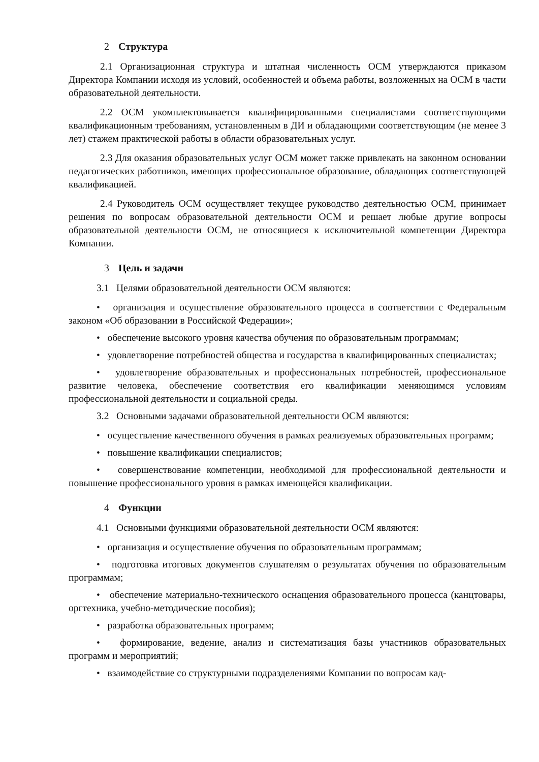2 Структура
2.1 Организационная структура и штатная численность ОСМ утверждаются приказом Директора Компании исходя из условий, особенностей и объема работы, возложенных на ОСМ в части образовательной деятельности.
2.2 ОСМ укомплектовывается квалифицированными специалистами соответствующими квалификационным требованиям, установленным в ДИ и обладающими соответствующим (не менее 3 лет) стажем практической работы в области образовательных услуг.
2.3 Для оказания образовательных услуг ОСМ может также привлекать на законном основании педагогических работников, имеющих профессиональное образование, обладающих соответствующей квалификацией.
2.4 Руководитель ОСМ осуществляет текущее руководство деятельностью ОСМ, принимает решения по вопросам образовательной деятельности ОСМ и решает любые другие вопросы образовательной деятельности ОСМ, не относящиеся к исключительной компетенции Директора Компании.
3 Цель и задачи
3.1 Целями образовательной деятельности ОСМ являются:
• организация и осуществление образовательного процесса в соответствии с Федеральным законом «Об образовании в Российской Федерации»;
• обеспечение высокого уровня качества обучения по образовательным программам;
• удовлетворение потребностей общества и государства в квалифицированных специалистах;
• удовлетворение образовательных и профессиональных потребностей, профессиональное развитие человека, обеспечение соответствия его квалификации меняющимся условиям профессиональной деятельности и социальной среды.
3.2 Основными задачами образовательной деятельности ОСМ являются:
• осуществление качественного обучения в рамках реализуемых образовательных программ;
• повышение квалификации специалистов;
• совершенствование компетенции, необходимой для профессиональной деятельности и повышение профессионального уровня в рамках имеющейся квалификации.
4 Функции
4.1 Основными функциями образовательной деятельности ОСМ являются:
• организация и осуществление обучения по образовательным программам;
• подготовка итоговых документов слушателям о результатах обучения по образовательным программам;
• обеспечение материально-технического оснащения образовательного процесса (канцтовары, оргтехника, учебно-методические пособия);
• разработка образовательных программ;
• формирование, ведение, анализ и систематизация базы участников образовательных программ и мероприятий;
• взаимодействие со структурными подразделениями Компании по вопросам кад-